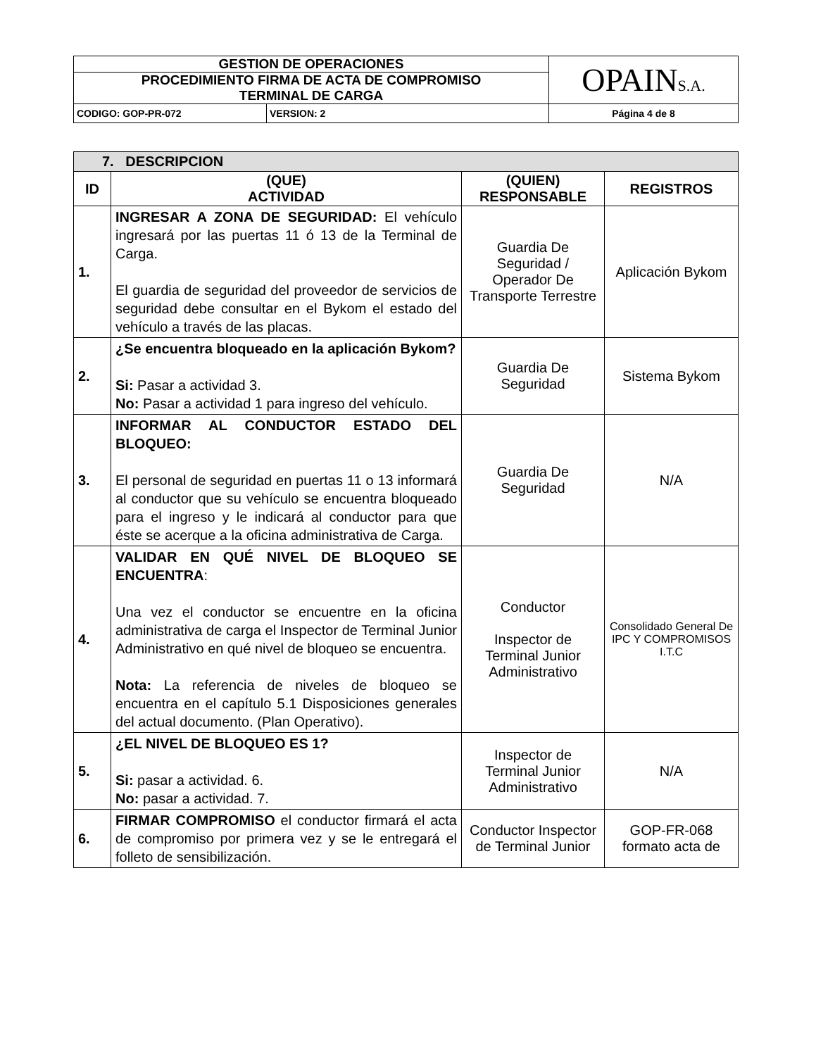| GESTION DE OPERACIONES | | OPAIN S.A. |
| PROCEDIMIENTO FIRMA DE ACTA DE COMPROMISO TERMINAL DE CARGA | | |
| CODIGO: GOP-PR-072 | VERSION: 2 | Página 4 de 8 |
| 7. DESCRIPCION | | | |
| ID | (QUE) ACTIVIDAD | (QUIEN) RESPONSABLE | REGISTROS |
| 1. | INGRESAR A ZONA DE SEGURIDAD: El vehículo ingresará por las puertas 11 ó 13 de la Terminal de Carga. El guardia de seguridad del proveedor de servicios de seguridad debe consultar en el Bykom el estado del vehículo a través de las placas. | Guardia De Seguridad / Operador De Transporte Terrestre | Aplicación Bykom |
| 2. | ¿Se encuentra bloqueado en la aplicación Bykom? Si: Pasar a actividad 3. No: Pasar a actividad 1 para ingreso del vehículo. | Guardia De Seguridad | Sistema Bykom |
| 3. | INFORMAR AL CONDUCTOR ESTADO DEL BLOQUEO: El personal de seguridad en puertas 11 o 13 informará al conductor que su vehículo se encuentra bloqueado para el ingreso y le indicará al conductor para que éste se acerque a la oficina administrativa de Carga. | Guardia De Seguridad | N/A |
| 4. | VALIDAR EN QUÉ NIVEL DE BLOQUEO SE ENCUENTRA : Una vez el conductor se encuentre en la oficina administrativa de carga el Inspector de Terminal Junior Administrativo en qué nivel de bloqueo se encuentra. Nota: La referencia de niveles de bloqueo se encuentra en el capítulo 5.1 Disposiciones generales del actual documento. (Plan Operativo). | Conductor Inspector de Terminal Junior Administrativo | Consolidado General De IPC Y COMPROMISOS I.T.C |
| 5. | ¿EL NIVEL DE BLOQUEO ES 1? Si: pasar a actividad. 6. No: pasar a actividad. 7. | Inspector de Terminal Junior Administrativo | N/A |
| 6. | FIRMAR COMPROMISO el conductor firmará el acta de compromiso por primera vez y se le entregará el folleto de sensibilización. | Conductor Inspector de Terminal Junior | GOP-FR-068 formato acta de |